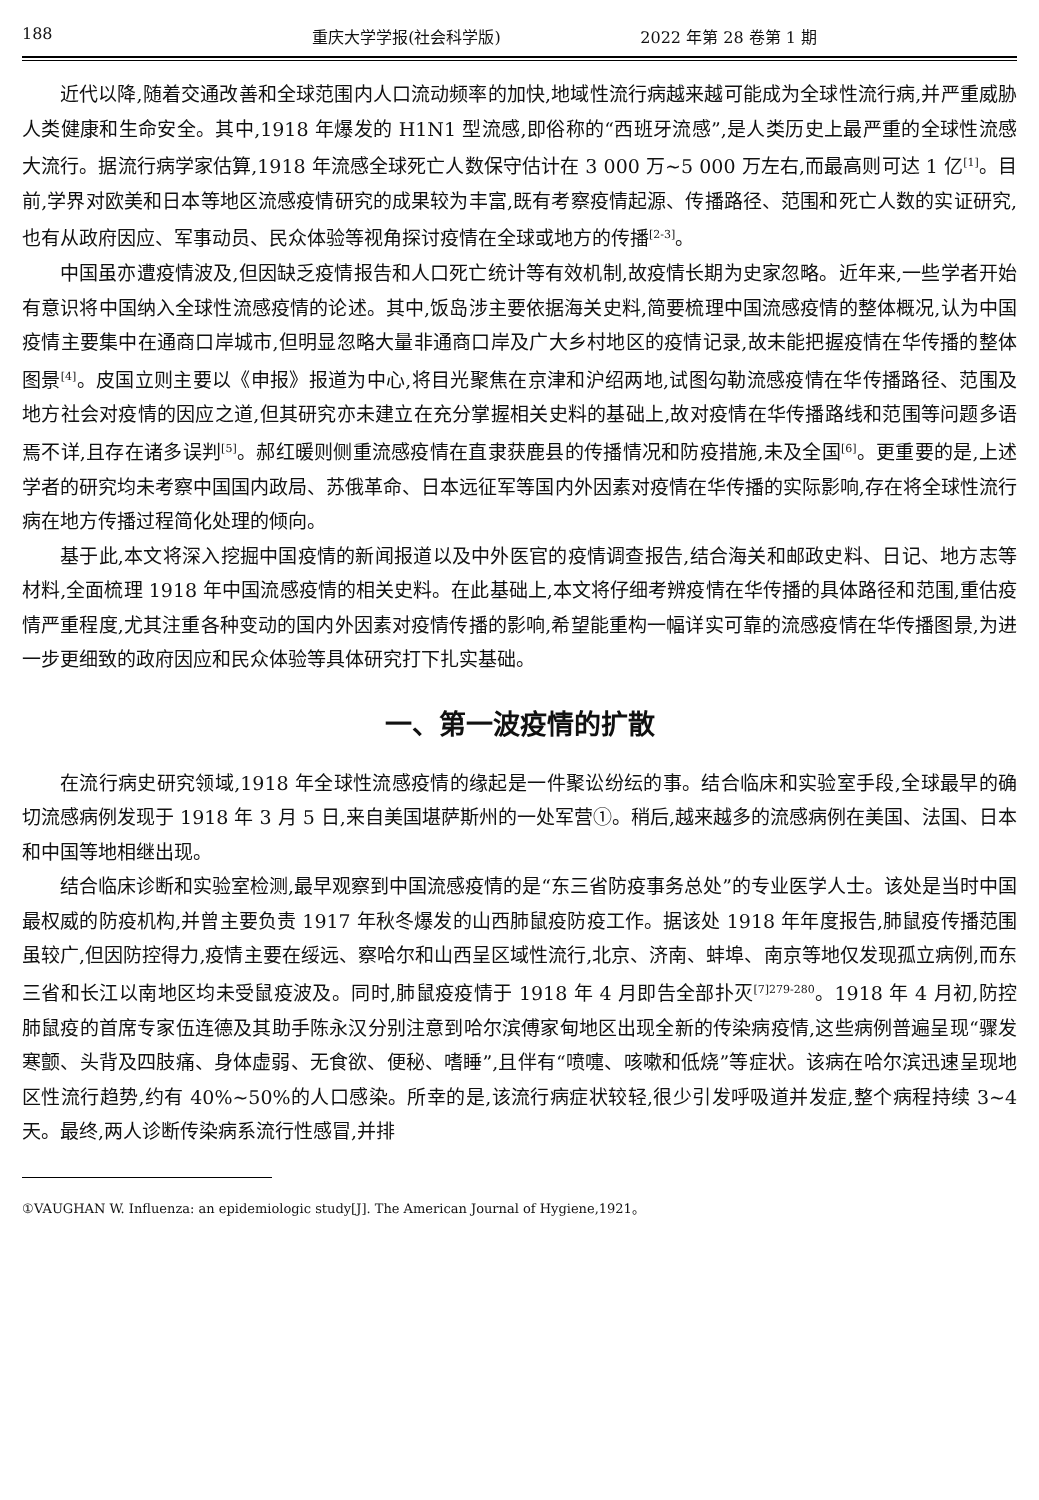188 重庆大学学报(社会科学版) 2022 年第 28 卷第 1 期
近代以降,随着交通改善和全球范围内人口流动频率的加快,地域性流行病越来越可能成为全球性流行病,并严重威胁人类健康和生命安全。其中,1918 年爆发的 H1N1 型流感,即俗称的“西班牙流感”,是人类历史上最严重的全球性流感大流行。据流行病学家估算,1918 年流感全球死亡人数保守估计在 3 000 万~5 000 万左右,而最高则可达 1 亿<sup>[1]</sup>。目前,学界对欧美和日本等地区流感疫情研究的成果较为丰富,既有考察疫情起源、传播路径、范围和死亡人数的实证研究,也有从政府因应、军事动员、民众体验等视角探讨疫情在全球或地方的传播<sup>[2-3]</sup>。
中国虽亦遭疫情波及,但因缺乏疫情报告和人口死亡统计等有效机制,故疫情长期为史家忽略。近年来,一些学者开始有意识将中国纳入全球性流感疫情的论述。其中,饭岛涉主要依据海关史料,简要梳理中国流感疫情的整体概况,认为中国疫情主要集中在通商口岸城市,但明显忽略大量非通商口岸及广大乡村地区的疫情记录,故未能把握疫情在华传播的整体图景<sup>[4]</sup>。皮国立则主要以《申报》报道为中心,将目光聚焦在京津和沪绍两地,试图勾勒流感疫情在华传播路径、范围及地方社会对疫情的因应之道,但其研究亦未建立在充分掌握相关史料的基础上,故对疫情在华传播路线和范围等问题多语焉不详,且存在诸多误判<sup>[5]</sup>。郝红暖则侧重流感疫情在直隶获鹿县的传播情况和防疫措施,未及全国<sup>[6]</sup>。更重要的是,上述学者的研究均未考察中国国内政局、苏俄革命、日本远征军等国内外因素对疫情在华传播的实际影响,存在将全球性流行病在地方传播过程简化处理的倾向。
基于此,本文将深入挖掘中国疫情的新闻报道以及中外医官的疫情调查报告,结合海关和邮政史料、日记、地方志等材料,全面梳理 1918 年中国流感疫情的相关史料。在此基础上,本文将仔细考辨疫情在华传播的具体路径和范围,重估疫情严重程度,尤其注重各种变动的国内外因素对疫情传播的影响,希望能重构一幅详实可靠的流感疫情在华传播图景,为进一步更细致的政府因应和民众体验等具体研究打下扎实基础。
一、第一波疫情的扩散
在流行病史研究领域,1918 年全球性流感疫情的缘起是一件聚讼纷纭的事。结合临床和实验室手段,全球最早的确切流感病例发现于 1918 年 3 月 5 日,来自美国堪萨斯州的一处军营①。稍后,越来越多的流感病例在美国、法国、日本和中国等地相继出现。
结合临床诊断和实验室检测,最早观察到中国流感疫情的是“东三省防疫事务总处”的专业医学人士。该处是当时中国最权威的防疫机构,并曾主要负责 1917 年秋冬爆发的山西肺鼠疫防疫工作。据该处 1918 年年度报告,肺鼠疫传播范围虽较广,但因防控得力,疫情主要在绥远、察哈尔和山西呈区域性流行,北京、济南、蚌埠、南京等地仅发现孤立病例,而东三省和长江以南地区均未受鼠疫波及。同时,肺鼠疫疫情于 1918 年 4 月即告全部扑灭<sup>[7]279-280</sup>。1918 年 4 月初,防控肺鼠疫的首席专家伍连德及其助手陈永汉分别注意到哈尔滨傅家甸地区出现全新的传染病疫情,这些病例普遍呈现“骤发寒颤、头背及四肢痛、身体虚弱、无食欲、便秘、嗜睡”,且伴有“喷嚏、咳嗽和低烧”等症状。该病在哈尔滨迅速呈现地区性流行趋势,约有 40%~50%的人口感染。所幸的是,该流行病症状较轻,很少引发呼吸道并发症,整个病程持续 3~4 天。最终,两人诊断传染病系流行性感冒,并排
①VAUGHAN W. Influenza: an epidemiologic study[J]. The American Journal of Hygiene,1921。